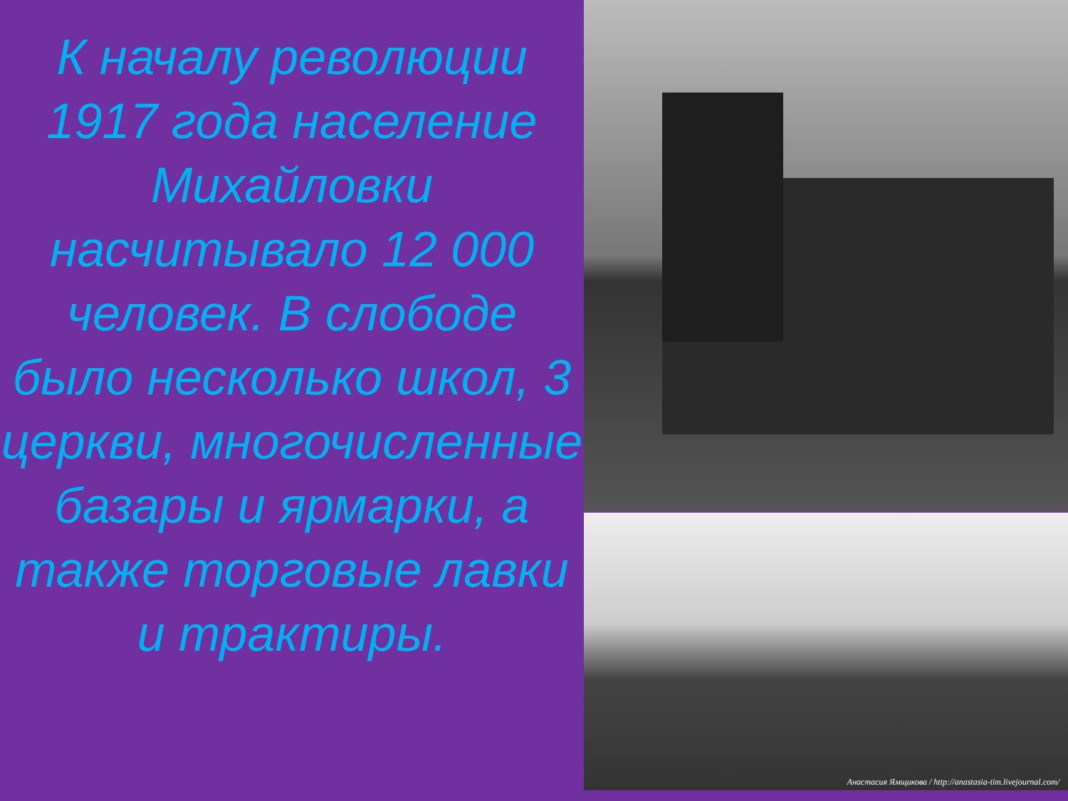К началу революции 1917 года население Михайловки насчитывало 12 000 человек. В слободе было несколько школ, 3 церкви, многочисленные базары и ярмарки, а также торговые лавки и трактиры.
Анастасия Ямщикова / http://anastasia-tim.livejournal.com/